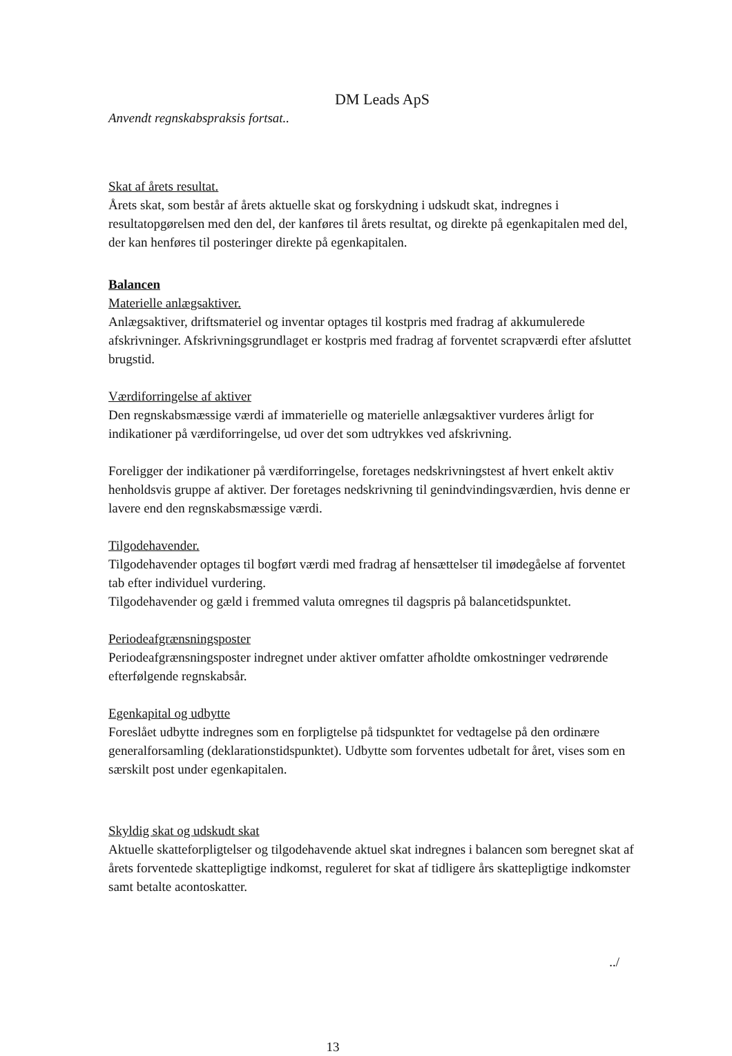DM Leads ApS
Anvendt regnskabspraksis fortsat..
Skat af årets resultat.
Årets skat, som består af årets aktuelle skat og forskydning i udskudt skat, indregnes i resultatopgørelsen med den del, der kanføres til årets resultat, og direkte på egenkapitalen med del, der kan henføres til posteringer direkte på egenkapitalen.
Balancen
Materielle anlægsaktiver.
Anlægsaktiver, driftsmateriel og inventar optages til kostpris med fradrag af akkumulerede afskrivninger. Afskrivningsgrundlaget er kostpris med fradrag af forventet scrapværdi efter afsluttet brugstid.
Værdiforringelse af aktiver
Den regnskabsmæssige værdi af immaterielle og materielle anlægsaktiver vurderes årligt for indikationer på værdiforringelse, ud over det som udtrykkes ved afskrivning.
Foreligger der indikationer på værdiforringelse, foretages nedskrivningstest af hvert enkelt aktiv henholdsvis gruppe af aktiver. Der foretages nedskrivning til genindvindingsværdien, hvis denne er lavere end den regnskabsmæssige værdi.
Tilgodehavender.
Tilgodehavender optages til bogført værdi med fradrag af hensættelser til imødegåelse af forventet tab efter individuel vurdering.
Tilgodehavender og gæld i fremmed valuta omregnes til dagspris på balancetidspunktet.
Periodeafgrænsningsposter
Periodeafgrænsningsposter indregnet under aktiver omfatter afholdte omkostninger vedrørende efterfølgende regnskabsår.
Egenkapital og udbytte
Foreslået udbytte indregnes som en forpligtelse på tidspunktet for vedtagelse på den ordinære generalforsamling (deklarationstidspunktet). Udbytte som forventes udbetalt for året, vises som en særskilt post under egenkapitalen.
Skyldig skat og udskudt skat
Aktuelle skatteforpligtelser og tilgodehavende aktuel skat indregnes i balancen som beregnet skat af årets forventede skattepligtige indkomst, reguleret for skat af tidligere års skattepligtige indkomster samt betalte acontoskatter.
../
13